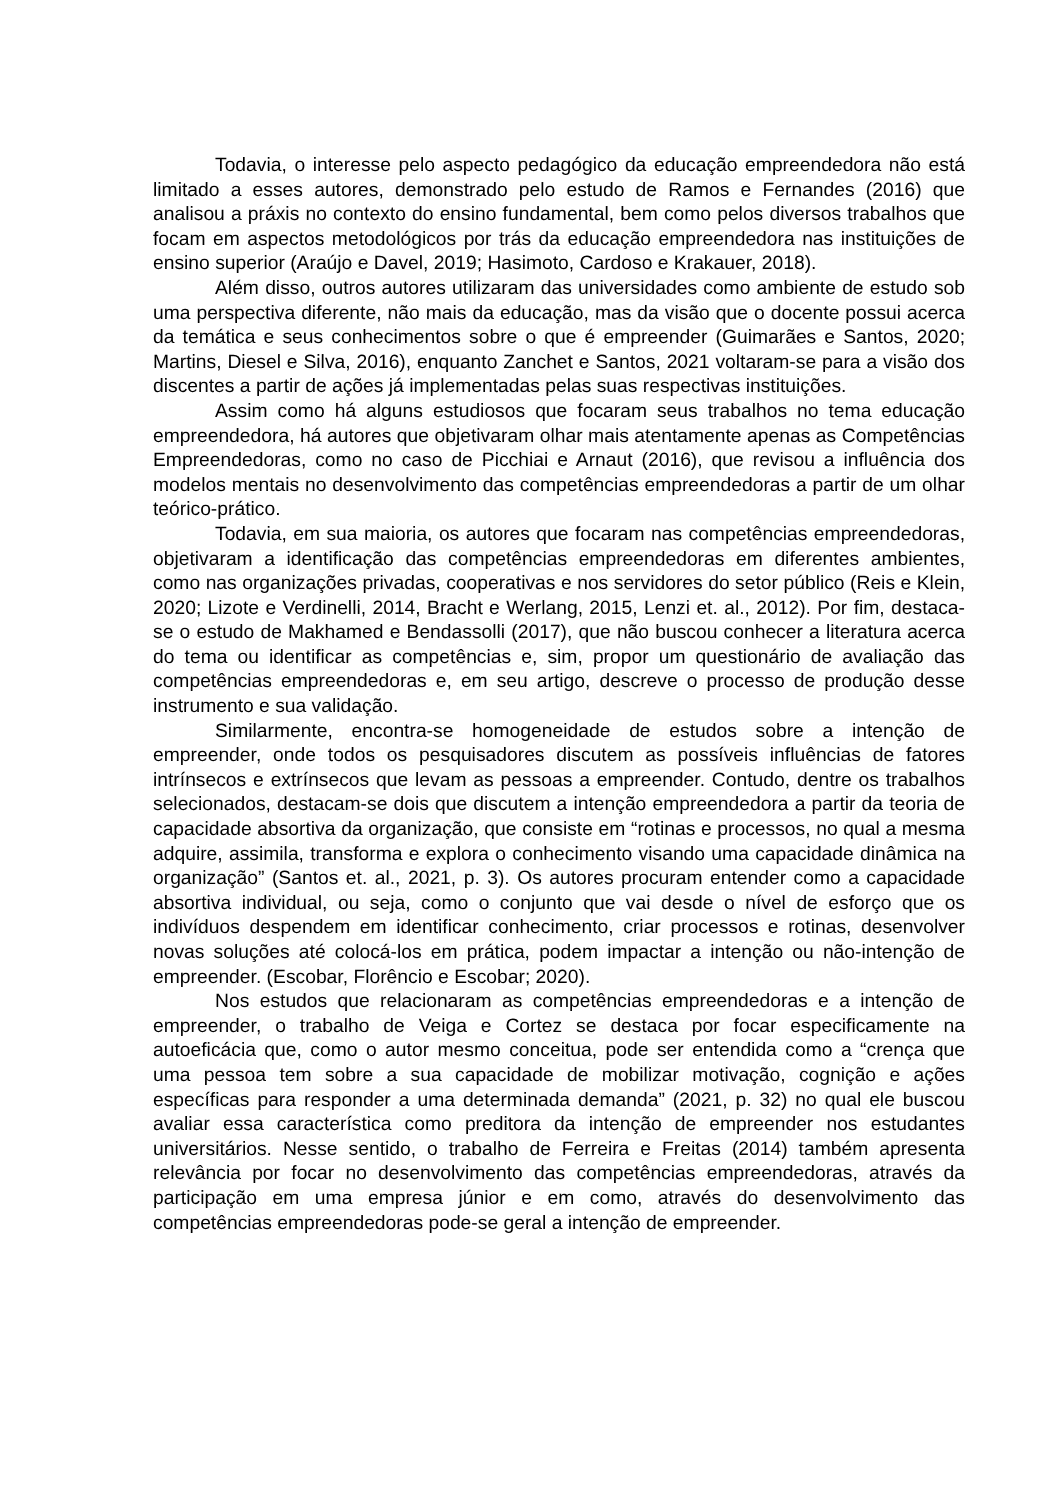Todavia, o interesse pelo aspecto pedagógico da educação empreendedora não está limitado a esses autores, demonstrado pelo estudo de Ramos e Fernandes (2016) que analisou a práxis no contexto do ensino fundamental, bem como pelos diversos trabalhos que focam em aspectos metodológicos por trás da educação empreendedora nas instituições de ensino superior (Araújo e Davel, 2019; Hasimoto, Cardoso e Krakauer, 2018).
Além disso, outros autores utilizaram das universidades como ambiente de estudo sob uma perspectiva diferente, não mais da educação, mas da visão que o docente possui acerca da temática e seus conhecimentos sobre o que é empreender (Guimarães e Santos, 2020; Martins, Diesel e Silva, 2016), enquanto Zanchet e Santos, 2021 voltaram-se para a visão dos discentes a partir de ações já implementadas pelas suas respectivas instituições.
Assim como há alguns estudiosos que focaram seus trabalhos no tema educação empreendedora, há autores que objetivaram olhar mais atentamente apenas as Competências Empreendedoras, como no caso de Picchiai e Arnaut (2016), que revisou a influência dos modelos mentais no desenvolvimento das competências empreendedoras a partir de um olhar teórico-prático.
Todavia, em sua maioria, os autores que focaram nas competências empreendedoras, objetivaram a identificação das competências empreendedoras em diferentes ambientes, como nas organizações privadas, cooperativas e nos servidores do setor público (Reis e Klein, 2020; Lizote e Verdinelli, 2014, Bracht e Werlang, 2015, Lenzi et. al., 2012). Por fim, destaca-se o estudo de Makhamed e Bendassolli (2017), que não buscou conhecer a literatura acerca do tema ou identificar as competências e, sim, propor um questionário de avaliação das competências empreendedoras e, em seu artigo, descreve o processo de produção desse instrumento e sua validação.
Similarmente, encontra-se homogeneidade de estudos sobre a intenção de empreender, onde todos os pesquisadores discutem as possíveis influências de fatores intrínsecos e extrínsecos que levam as pessoas a empreender. Contudo, dentre os trabalhos selecionados, destacam-se dois que discutem a intenção empreendedora a partir da teoria de capacidade absortiva da organização, que consiste em “rotinas e processos, no qual a mesma adquire, assimila, transforma e explora o conhecimento visando uma capacidade dinâmica na organização” (Santos et. al., 2021, p. 3). Os autores procuram entender como a capacidade absortiva individual, ou seja, como o conjunto que vai desde o nível de esforço que os indivíduos despendem em identificar conhecimento, criar processos e rotinas, desenvolver novas soluções até colocá-los em prática, podem impactar a intenção ou não-intenção de empreender. (Escobar, Florêncio e Escobar; 2020).
Nos estudos que relacionaram as competências empreendedoras e a intenção de empreender, o trabalho de Veiga e Cortez se destaca por focar especificamente na autoeficácia que, como o autor mesmo conceitua, pode ser entendida como a “crença que uma pessoa tem sobre a sua capacidade de mobilizar motivação, cognição e ações específicas para responder a uma determinada demanda” (2021, p. 32) no qual ele buscou avaliar essa característica como preditora da intenção de empreender nos estudantes universitários. Nesse sentido, o trabalho de Ferreira e Freitas (2014) também apresenta relevância por focar no desenvolvimento das competências empreendedoras, através da participação em uma empresa júnior e em como, através do desenvolvimento das competências empreendedoras pode-se geral a intenção de empreender.